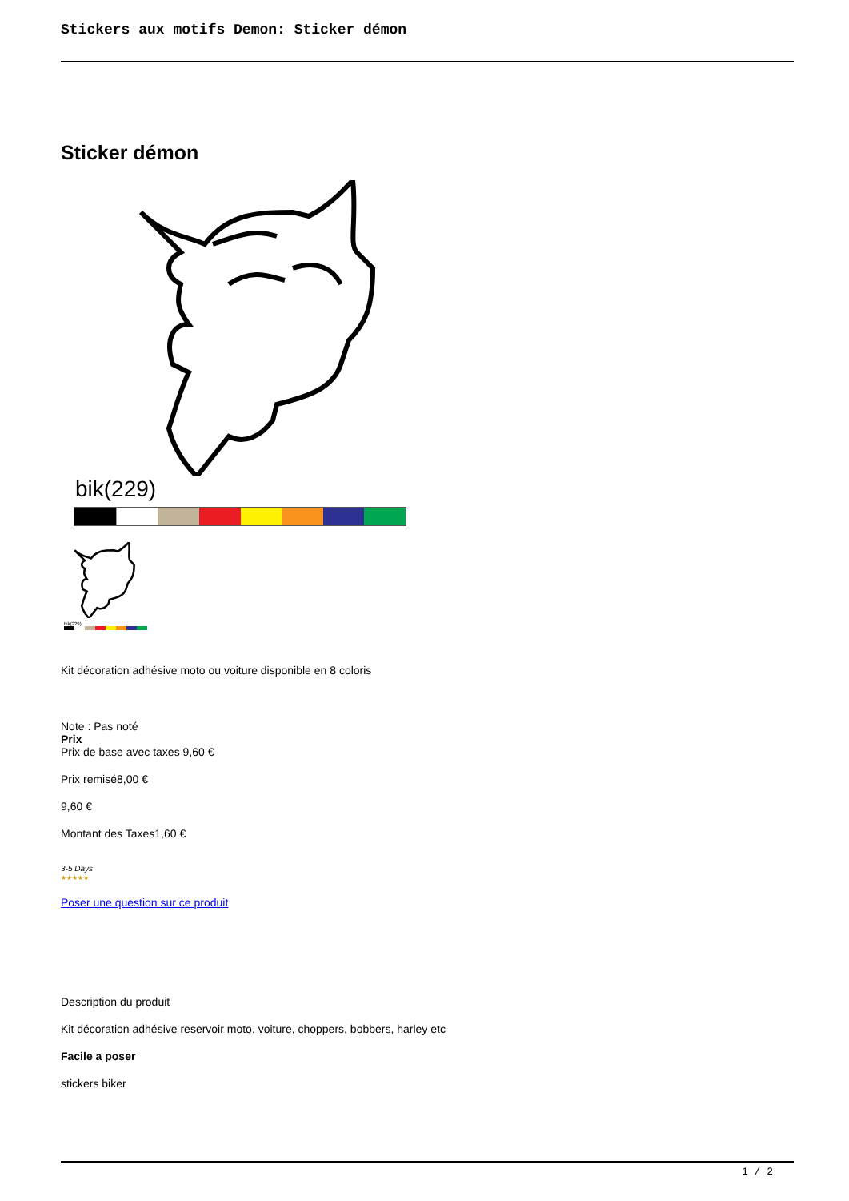Stickers aux motifs Demon: Sticker démon
Sticker démon
bik(229)
bik(229)
Kit décoration adhésive moto ou voiture disponible en 8 coloris
Note : Pas noté
Prix
Prix de base avec taxes 9,60 €
Prix remisé8,00 €
9,60 €
Montant des Taxes1,60 €
3-5 Days
★★★★★
Poser une question sur ce produit
Description du produit
Kit décoration adhésive reservoir moto, voiture, choppers, bobbers, harley etc
Facile a poser
stickers biker
1 / 2